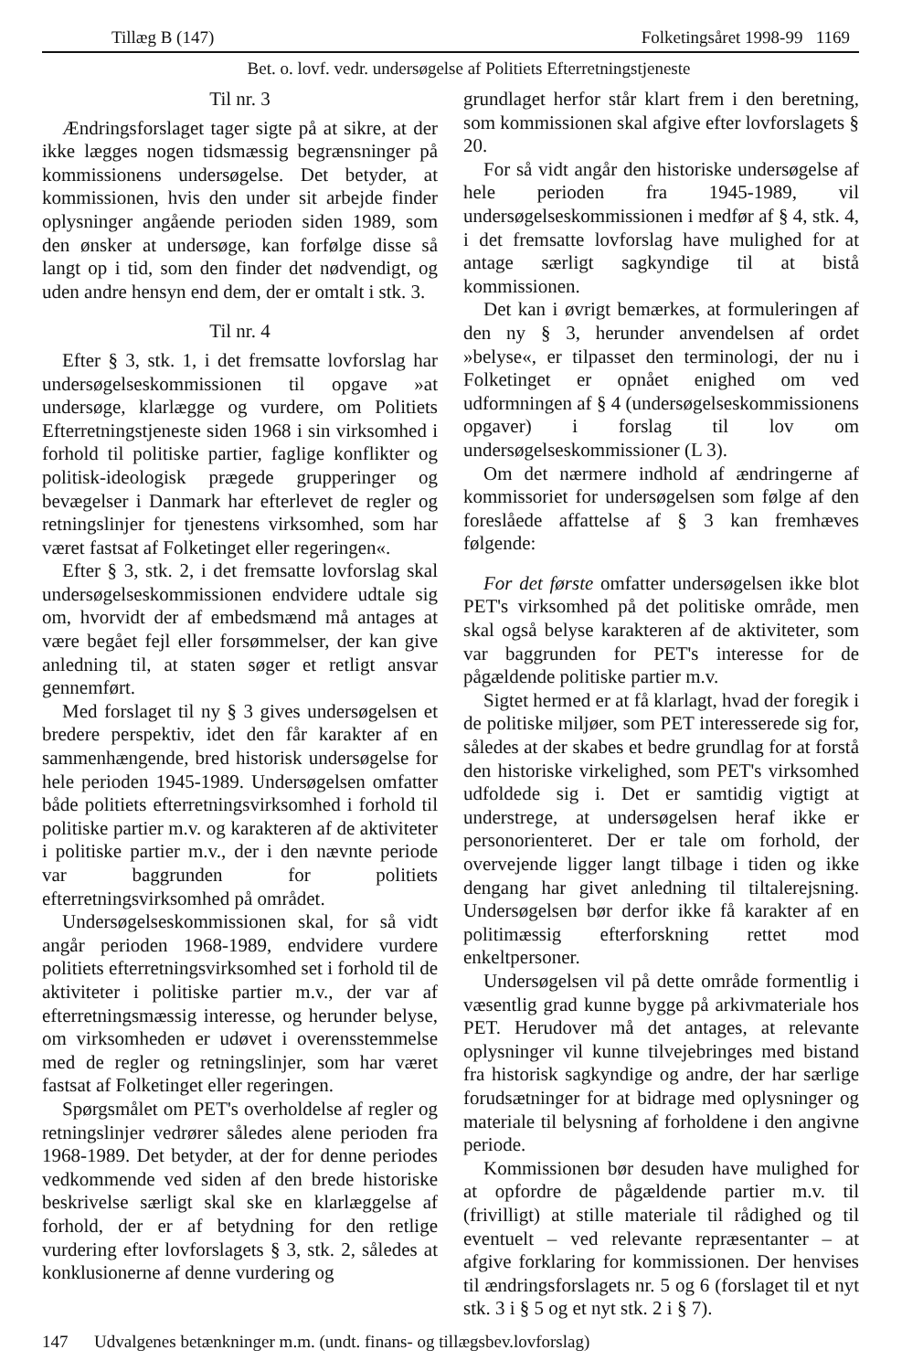Tillæg B (147) Folketingsåret 1998-99 1169
Bet. o. lovf. vedr. undersøgelse af Politiets Efterretningstjeneste
Til nr. 3
Ændringsforslaget tager sigte på at sikre, at der ikke lægges nogen tidsmæssig begrænsninger på kommissionens undersøgelse. Det betyder, at kommissionen, hvis den under sit arbejde finder oplysninger angående perioden siden 1989, som den ønsker at undersøge, kan forfølge disse så langt op i tid, som den finder det nødvendigt, og uden andre hensyn end dem, der er omtalt i stk. 3.
Til nr. 4
Efter § 3, stk. 1, i det fremsatte lovforslag har undersøgelseskommissionen til opgave »at undersøge, klarlægge og vurdere, om Politiets Efterretningstjeneste siden 1968 i sin virksomhed i forhold til politiske partier, faglige konflikter og politisk-ideologisk prægede grupperinger og bevægelser i Danmark har efterlevet de regler og retningslinjer for tjenestens virksomhed, som har været fastsat af Folketinget eller regeringen«.
Efter § 3, stk. 2, i det fremsatte lovforslag skal undersøgelseskommissionen endvidere udtale sig om, hvorvidt der af embedsmænd må antages at være begået fejl eller forsømmelser, der kan give anledning til, at staten søger et retligt ansvar gennemført.
Med forslaget til ny § 3 gives undersøgelsen et bredere perspektiv, idet den får karakter af en sammenhængende, bred historisk undersøgelse for hele perioden 1945-1989. Undersøgelsen omfatter både politiets efterretningsvirksomhed i forhold til politiske partier m.v. og karakteren af de aktiviteter i politiske partier m.v., der i den nævnte periode var baggrunden for politiets efterretningsvirksomhed på området.
Undersøgelseskommissionen skal, for så vidt angår perioden 1968-1989, endvidere vurdere politiets efterretningsvirksomhed set i forhold til de aktiviteter i politiske partier m.v., der var af efterretningsmæssig interesse, og herunder belyse, om virksomheden er udøvet i overensstemmelse med de regler og retningslinjer, som har været fastsat af Folketinget eller regeringen.
Spørgsmålet om PET's overholdelse af regler og retningslinjer vedrører således alene perioden fra 1968-1989. Det betyder, at der for denne periodes vedkommende ved siden af den brede historiske beskrivelse særligt skal ske en klarlæggelse af forhold, der er af betydning for den retlige vurdering efter lovforslagets § 3, stk. 2, således at konklusionerne af denne vurdering og
grundlaget herfor står klart frem i den beretning, som kommissionen skal afgive efter lovforslagets § 20.
For så vidt angår den historiske undersøgelse af hele perioden fra 1945-1989, vil undersøgelseskommissionen i medfør af § 4, stk. 4, i det fremsatte lovforslag have mulighed for at antage særligt sagkyndige til at bistå kommissionen.
Det kan i øvrigt bemærkes, at formuleringen af den ny § 3, herunder anvendelsen af ordet »belyse«, er tilpasset den terminologi, der nu i Folketinget er opnået enighed om ved udformningen af § 4 (undersøgelseskommissionens opgaver) i forslag til lov om undersøgelseskommissioner (L 3).
Om det nærmere indhold af ændringerne af kommissoriet for undersøgelsen som følge af den foreslåede affattelse af § 3 kan fremhæves følgende:
For det første omfatter undersøgelsen ikke blot PET's virksomhed på det politiske område, men skal også belyse karakteren af de aktiviteter, som var baggrunden for PET's interesse for de pågældende politiske partier m.v.
Sigtet hermed er at få klarlagt, hvad der foregik i de politiske miljøer, som PET interesserede sig for, således at der skabes et bedre grundlag for at forstå den historiske virkelighed, som PET's virksomhed udfoldede sig i. Det er samtidig vigtigt at understrege, at undersøgelsen heraf ikke er personorienteret. Der er tale om forhold, der overvejende ligger langt tilbage i tiden og ikke dengang har givet anledning til tiltalerejsning. Undersøgelsen bør derfor ikke få karakter af en politimæssig efterforskning rettet mod enkeltpersoner.
Undersøgelsen vil på dette område formentlig i væsentlig grad kunne bygge på arkivmateriale hos PET. Herudover må det antages, at relevante oplysninger vil kunne tilvejebringes med bistand fra historisk sagkyndige og andre, der har særlige forudsætninger for at bidrage med oplysninger og materiale til belysning af forholdene i den angivne periode.
Kommissionen bør desuden have mulighed for at opfordre de pågældende partier m.v. til (frivilligt) at stille materiale til rådighed og til eventuelt – ved relevante repræsentanter – at afgive forklaring for kommissionen. Der henvises til ændringsforslagets nr. 5 og 6 (forslaget til et nyt stk. 3 i § 5 og et nyt stk. 2 i § 7).
147 Udvalgenes betænkninger m.m. (undt. finans- og tillægsbev.lovforslag)